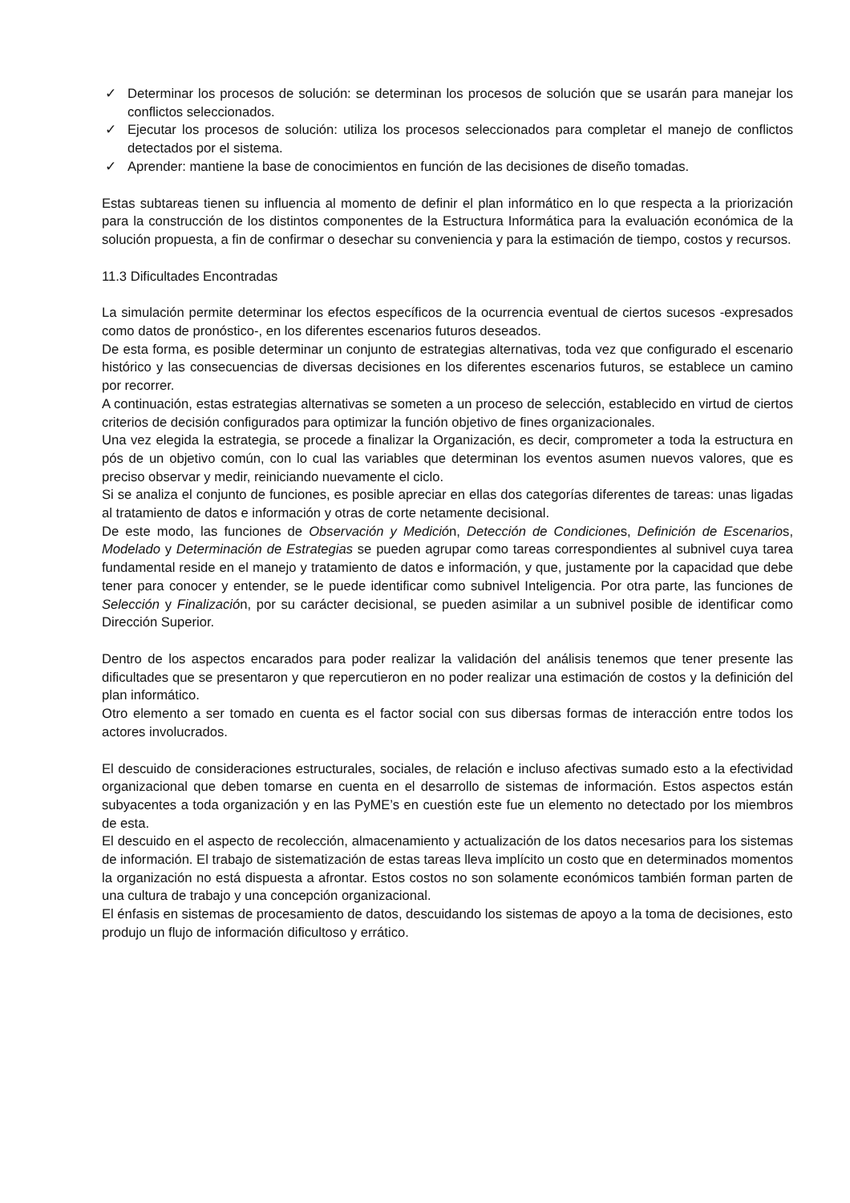✓ Determinar los procesos de solución: se determinan los procesos de solución que se usarán para manejar los conflictos seleccionados.
✓ Ejecutar los procesos de solución: utiliza los procesos seleccionados para completar el manejo de conflictos detectados por el sistema.
✓ Aprender: mantiene la base de conocimientos en función de las decisiones de diseño tomadas.
Estas subtareas tienen su influencia al momento de definir el plan informático en lo que respecta a la priorización para la construcción de los distintos componentes de la Estructura Informática para la evaluación económica de la solución propuesta, a fin de confirmar o desechar su conveniencia y para la estimación de tiempo, costos y recursos.
11.3 Dificultades Encontradas
La simulación permite determinar los efectos específicos de la ocurrencia eventual de ciertos sucesos -expresados como datos de pronóstico-, en los diferentes escenarios futuros deseados.
De esta forma, es posible determinar un conjunto de estrategias alternativas, toda vez que configurado el escenario histórico y las consecuencias de diversas decisiones en los diferentes escenarios futuros, se establece un camino por recorrer.
A continuación, estas estrategias alternativas se someten a un proceso de selección, establecido en virtud de ciertos criterios de decisión configurados para optimizar la función objetivo de fines organizacionales.
Una vez elegida la estrategia, se procede a finalizar la Organización, es decir, comprometer a toda la estructura en pós de un objetivo común, con lo cual las variables que determinan los eventos asumen nuevos valores, que es preciso observar y medir, reiniciando nuevamente el ciclo.
Si se analiza el conjunto de funciones, es posible apreciar en ellas dos categorías diferentes de tareas: unas ligadas al tratamiento de datos e información y otras de corte netamente decisional.
De este modo, las funciones de Observación y Medición, Detección de Condiciones, Definición de Escenarios, Modelado y Determinación de Estrategias se pueden agrupar como tareas correspondientes al subnivel cuya tarea fundamental reside en el manejo y tratamiento de datos e información, y que, justamente por la capacidad que debe tener para conocer y entender, se le puede identificar como subnivel Inteligencia. Por otra parte, las funciones de Selección y Finalización, por su carácter decisional, se pueden asimilar a un subnivel posible de identificar como Dirección Superior.
Dentro de los aspectos encarados para poder realizar la validación del análisis tenemos que tener presente las dificultades que se presentaron y que repercutieron en no poder realizar una estimación de costos y la definición del plan informático.
Otro elemento a ser tomado en cuenta es el factor social con sus dibersas formas de interacción entre todos los actores involucrados.
El descuido de consideraciones estructurales, sociales, de relación e incluso afectivas sumado esto a la efectividad organizacional que deben tomarse en cuenta en el desarrollo de sistemas de información. Estos aspectos están subyacentes a toda organización y en las PyME’s en cuestión este fue un elemento no detectado por los miembros de esta.
El descuido en el aspecto de recolección, almacenamiento y actualización de los datos necesarios para los sistemas de información. El trabajo de sistematización de estas tareas lleva implícito un costo que en determinados momentos la organización no está dispuesta a afrontar. Estos costos no son solamente económicos también forman parten de una cultura de trabajo y una concepción organizacional.
El énfasis en sistemas de procesamiento de datos, descuidando los sistemas de apoyo a la toma de decisiones, esto produjo un flujo de información dificultoso y errático.